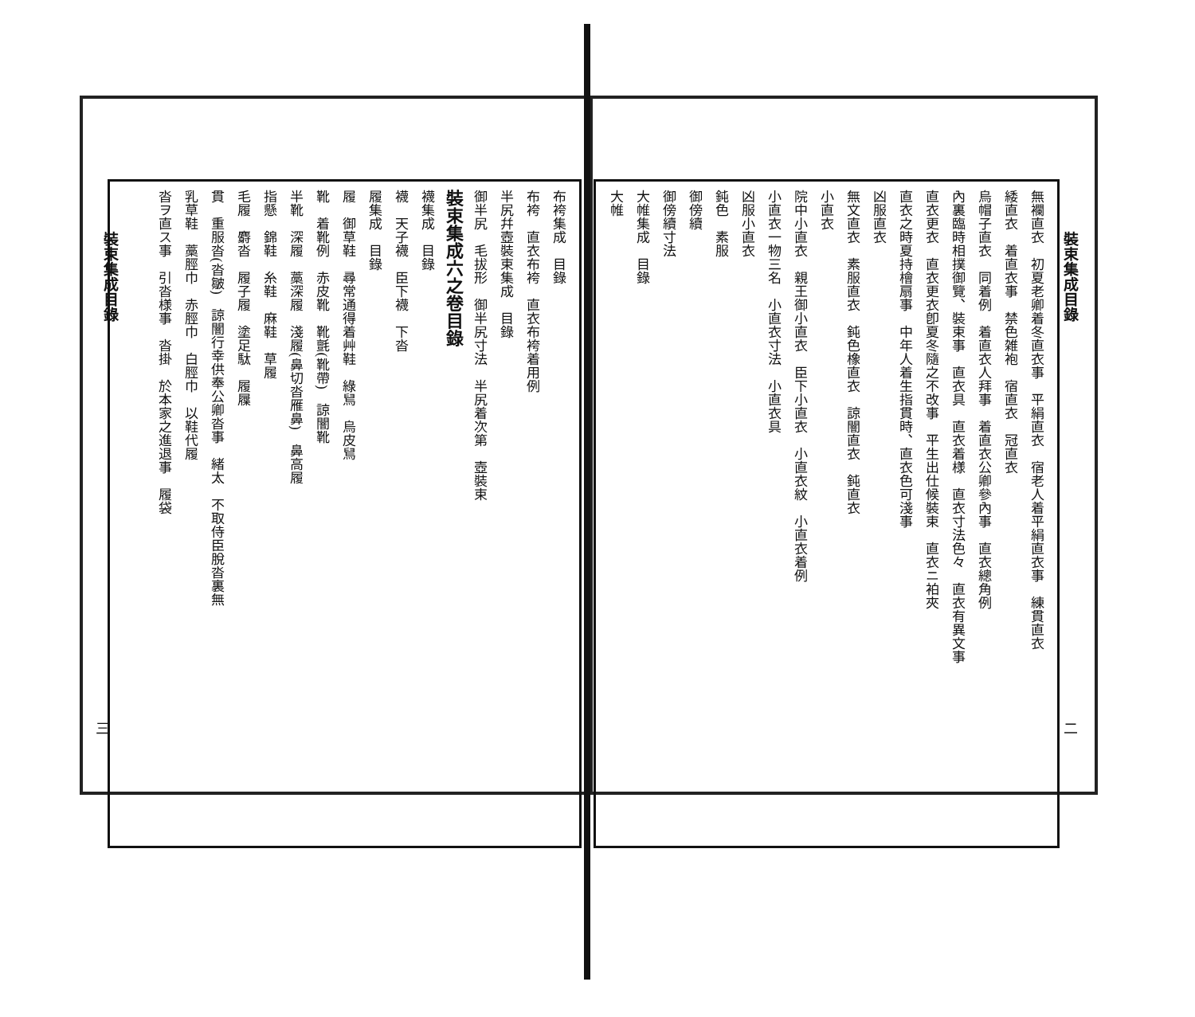裝束集成目錄
無襴直衣　初夏老卿着冬直衣事　平絹直衣　宿老人着平絹直衣事　練貫直衣
緌直衣　着直衣事　禁色雑袍　宿直衣　冠直衣
烏帽子直衣　同着例　着直衣人拜事　着直衣公卿參內事　直衣總角例
內裏臨時相撲御覽、裝束事　直衣具　直衣着様　直衣寸法色々　直衣有異文事
直衣更衣　直衣更衣卽夏冬隨之不改事　平生出仕候裝束　直衣ニ袙夾
直衣之時夏持檜扇事　中年人着生指貫時、直衣色可淺事
凶服直衣
無文直衣　素服直衣　鈍色橡直衣　諒闇直衣　鈍直衣
小直衣
院中小直衣　親王御小直衣　臣下小直衣　小直衣紋　小直衣着例
小直衣一物三名　小直衣寸法　小直衣具
凶服小直衣
鈍色　素服
御傍續
御傍續寸法
大帷集成　目錄
大帷
二
裝束集成目錄
布袴集成　目錄
布袴　直衣布袴　直衣布袴着用例
半尻幷壺裝束集成　目錄
御半尻　毛拔形　御半尻寸法　半尻着次第　壺裝束
裝束集成六之卷目錄
襪集成　目錄
襪　天子襪　臣下襪　下沓
履集成　目錄
履　御草鞋　尋常通得着艸鞋　綠舃　烏皮舃
靴　着靴例　赤皮靴　靴氈(靴帶)　諒闇靴
半靴　深履　藁深履　淺履(鼻切沓雁鼻)　鼻高履
指懸　錦鞋　糸鞋　麻鞋　草履
毛履　麝沓　履子履　塗足駄　履屧
貫　重服沓(沓皺)　諒闇行幸供奉公卿沓事　緒太　不取侍臣脫沓裏無
乳草鞋　藁脛巾　赤脛巾　白脛巾　以鞋代履
沓ヲ直ス事　引沓様事　沓掛　於本家之進退事　履袋
三